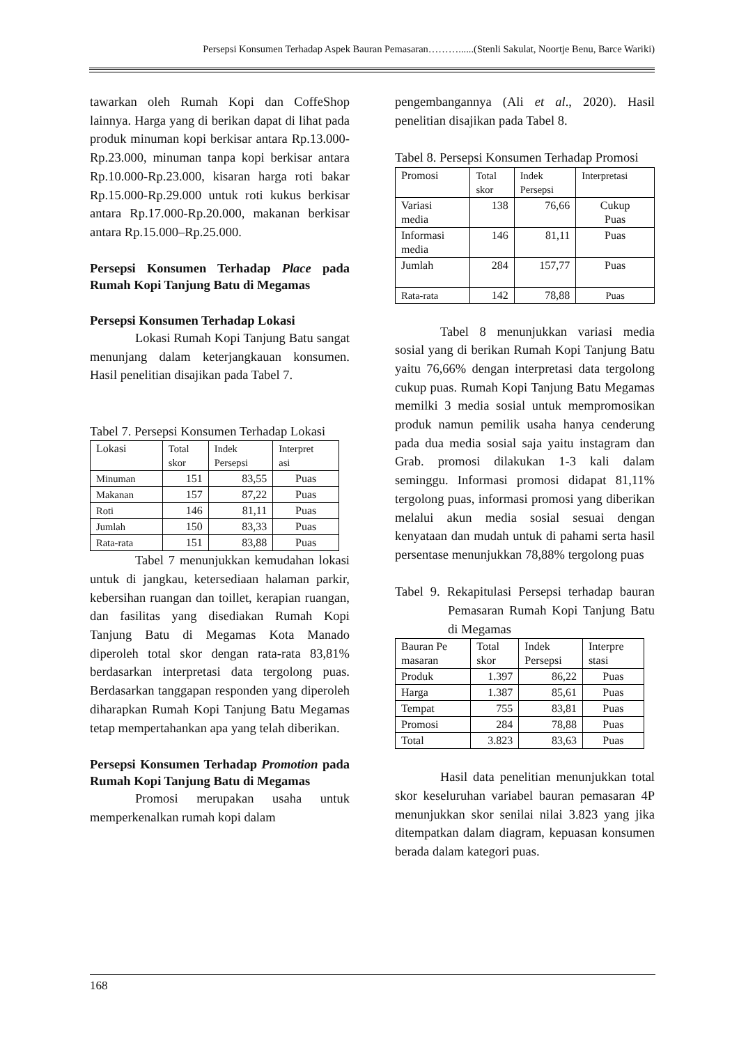Persepsi Konsumen Terhadap Aspek Bauran Pemasaran………......(Stenli Sakulat, Noortje Benu, Barce Wariki)
tawarkan oleh Rumah Kopi dan CoffeShop lainnya. Harga yang di berikan dapat di lihat pada produk minuman kopi berkisar antara Rp.13.000-Rp.23.000, minuman tanpa kopi berkisar antara Rp.10.000-Rp.23.000, kisaran harga roti bakar Rp.15.000-Rp.29.000 untuk roti kukus berkisar antara Rp.17.000-Rp.20.000, makanan berkisar antara Rp.15.000–Rp.25.000.
Persepsi Konsumen Terhadap Place pada Rumah Kopi Tanjung Batu di Megamas
Persepsi Konsumen Terhadap Lokasi
Lokasi Rumah Kopi Tanjung Batu sangat menunjang dalam keterjangkauan konsumen. Hasil penelitian disajikan pada Tabel 7.
Tabel 7. Persepsi Konsumen Terhadap Lokasi
| Lokasi | Total skor | Indek Persepsi | Interpret asi |
| Minuman | 151 | 83,55 | Puas |
| Makanan | 157 | 87,22 | Puas |
| Roti | 146 | 81,11 | Puas |
| Jumlah | 150 | 83,33 | Puas |
| Rata-rata | 151 | 83,88 | Puas |
Tabel 7 menunjukkan kemudahan lokasi untuk di jangkau, ketersediaan halaman parkir, kebersihan ruangan dan toillet, kerapian ruangan, dan fasilitas yang disediakan Rumah Kopi Tanjung Batu di Megamas Kota Manado diperoleh total skor dengan rata-rata 83,81% berdasarkan interpretasi data tergolong puas. Berdasarkan tanggapan responden yang diperoleh diharapkan Rumah Kopi Tanjung Batu Megamas tetap mempertahankan apa yang telah diberikan.
Persepsi Konsumen Terhadap Promotion pada Rumah Kopi Tanjung Batu di Megamas
Promosi merupakan usaha untuk memperkenalkan rumah kopi dalam
pengembangannya (Ali et al., 2020). Hasil penelitian disajikan pada Tabel 8.
Tabel 8. Persepsi Konsumen Terhadap Promosi
| Promosi | Total skor | Indek Persepsi | Interpretasi |
| Variasi media | 138 | 76,66 | Cukup Puas |
| Informasi media | 146 | 81,11 | Puas |
| Jumlah | 284 | 157,77 | Puas |
| Rata-rata | 142 | 78,88 | Puas |
Tabel 8 menunjukkan variasi media sosial yang di berikan Rumah Kopi Tanjung Batu yaitu 76,66% dengan interpretasi data tergolong cukup puas. Rumah Kopi Tanjung Batu Megamas memilki 3 media sosial untuk mempromosikan produk namun pemilik usaha hanya cenderung pada dua media sosial saja yaitu instagram dan Grab. promosi dilakukan 1-3 kali dalam seminggu. Informasi promosi didapat 81,11% tergolong puas, informasi promosi yang diberikan melalui akun media sosial sesuai dengan kenyataan dan mudah untuk di pahami serta hasil persentase menunjukkan 78,88% tergolong puas
Tabel 9. Rekapitulasi Persepsi terhadap bauran Pemasaran Rumah Kopi Tanjung Batu di Megamas
| Bauran Pe masaran | Total skor | Indek Persepsi | Interpre stasi |
| Produk | 1.397 | 86,22 | Puas |
| Harga | 1.387 | 85,61 | Puas |
| Tempat | 755 | 83,81 | Puas |
| Promosi | 284 | 78,88 | Puas |
| Total | 3.823 | 83,63 | Puas |
Hasil data penelitian menunjukkan total skor keseluruhan variabel bauran pemasaran 4P menunjukkan skor senilai nilai 3.823 yang jika ditempatkan dalam diagram, kepuasan konsumen berada dalam kategori puas.
168